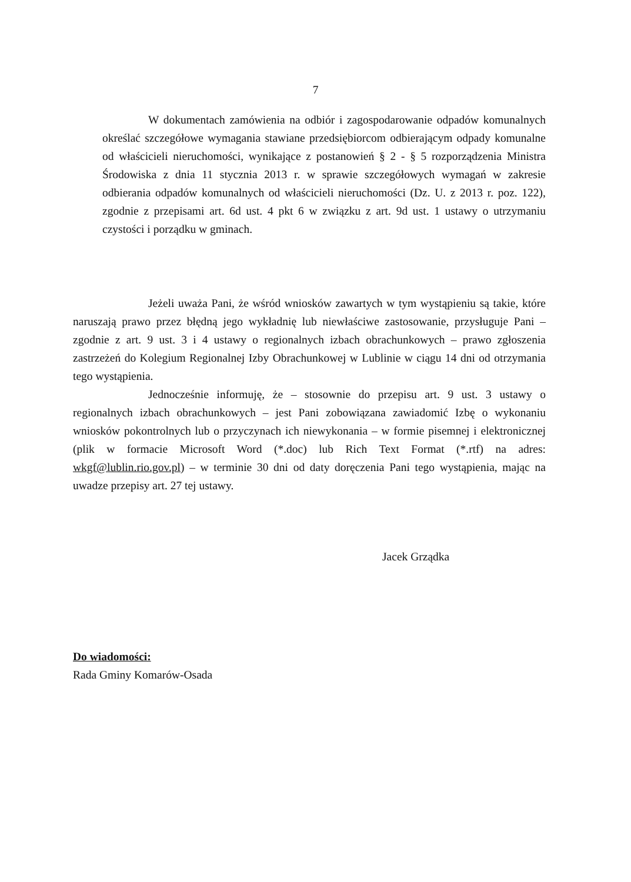7
W dokumentach zamówienia na odbiór i zagospodarowanie odpadów komunalnych określać szczegółowe wymagania stawiane przedsiębiorcom odbierającym odpady komunalne od właścicieli nieruchomości, wynikające z postanowień § 2 - § 5 rozporządzenia Ministra Środowiska z dnia 11 stycznia 2013 r. w sprawie szczegółowych wymagań w zakresie odbierania odpadów komunalnych od właścicieli nieruchomości (Dz. U. z 2013 r. poz. 122), zgodnie z przepisami art. 6d ust. 4 pkt 6 w związku z art. 9d ust. 1 ustawy o utrzymaniu czystości i porządku w gminach.
Jeżeli uważa Pani, że wśród wniosków zawartych w tym wystąpieniu są takie, które naruszają prawo przez błędną jego wykładnię lub niewłaściwe zastosowanie, przysługuje Pani – zgodnie z art. 9 ust. 3 i 4 ustawy o regionalnych izbach obrachunkowych – prawo zgłoszenia zastrzeżeń do Kolegium Regionalnej Izby Obrachunkowej w Lublinie w ciągu 14 dni od otrzymania tego wystąpienia.
Jednocześnie informuję, że – stosownie do przepisu art. 9 ust. 3 ustawy o regionalnych izbach obrachunkowych – jest Pani zobowiązana zawiadomić Izbę o wykonaniu wniosków pokontrolnych lub o przyczynach ich niewykonania – w formie pisemnej i elektronicznej (plik w formacie Microsoft Word (*.doc) lub Rich Text Format (*.rtf) na adres: wkgf@lublin.rio.gov.pl) – w terminie 30 dni od daty doręczenia Pani tego wystąpienia, mając na uwadze przepisy art. 27 tej ustawy.
Jacek Grządka
Do wiadomości:
Rada Gminy Komarów-Osada